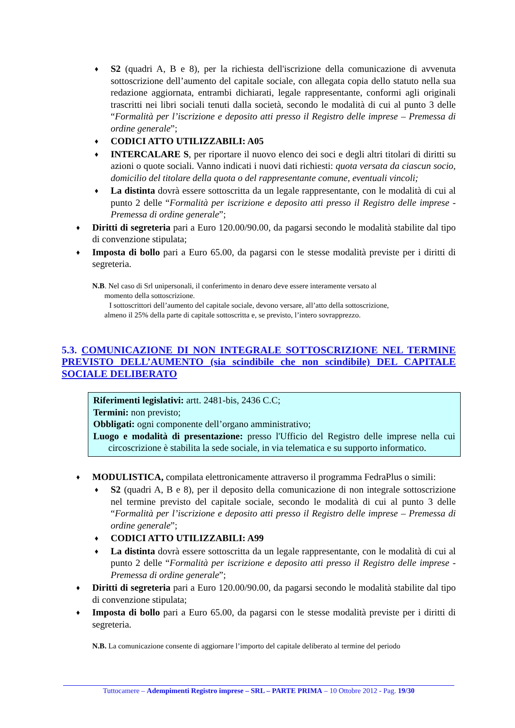♦
S2 (quadri A, B e 8), per la richiesta dell'iscrizione della comunicazione di avvenuta sottoscrizione dell’aumento del capitale sociale, con allegata copia dello statuto nella sua redazione aggiornata, entrambi dichiarati, legale rappresentante, conformi agli originali trascritti nei libri sociali tenuti dalla società, secondo le modalità di cui al punto 3 delle “Formalità per l’iscrizione e deposito atti presso il Registro delle imprese – Premessa di ordine generale”;
♦
CODICI ATTO UTILIZZABILI: A05
♦
INTERCALARE S, per riportare il nuovo elenco dei soci e degli altri titolari di diritti su azioni o quote sociali. Vanno indicati i nuovi dati richiesti: quota versata da ciascun socio, domicilio del titolare della quota o del rappresentante comune, eventuali vincoli;
♦
La distinta dovrà essere sottoscritta da un legale rappresentante, con le modalità di cui al punto 2 delle “Formalità per iscrizione e deposito atti presso il Registro delle imprese - Premessa di ordine generale”;
♦
Diritti di segreteria pari a Euro 120.00/90.00, da pagarsi secondo le modalità stabilite dal tipo di convenzione stipulata;
♦
Imposta di bollo pari a Euro 65.00, da pagarsi con le stesse modalità previste per i diritti di segreteria.
N.B. Nel caso di Srl unipersonali, il conferimento in denaro deve essere interamente versato al
momento della sottoscrizione.
I sottoscrittori dell’aumento del capitale sociale, devono versare, all’atto della sottoscrizione,
almeno il 25% della parte di capitale sottoscritta e, se previsto, l’intero sovrapprezzo.
5.3. COMUNICAZIONE DI NON INTEGRALE SOTTOSCRIZIONE NEL TERMINE PREVISTO DELL’AUMENTO (sia scindibile che non scindibile) DEL CAPITALE SOCIALE DELIBERATO
Riferimenti legislativi: artt. 2481-bis, 2436 C.C;
Termini: non previsto;
Obbligati: ogni componente dell’organo amministrativo;
Luogo e modalità di presentazione: presso l'Ufficio del Registro delle imprese nella cui circoscrizione è stabilita la sede sociale, in via telematica e su supporto informatico.
♦
MODULISTICA, compilata elettronicamente attraverso il programma FedraPlus o simili:
♦
S2 (quadri A, B e 8), per il deposito della comunicazione di non integrale sottoscrizione nel termine previsto del capitale sociale, secondo le modalità di cui al punto 3 delle “Formalità per l’iscrizione e deposito atti presso il Registro delle imprese – Premessa di ordine generale”;
♦
CODICI ATTO UTILIZZABILI: A99
♦
La distinta dovrà essere sottoscritta da un legale rappresentante, con le modalità di cui al punto 2 delle “Formalità per iscrizione e deposito atti presso il Registro delle imprese - Premessa di ordine generale”;
♦
Diritti di segreteria pari a Euro 120.00/90.00, da pagarsi secondo le modalità stabilite dal tipo di convenzione stipulata;
♦
Imposta di bollo pari a Euro 65.00, da pagarsi con le stesse modalità previste per i diritti di segreteria.
N.B. La comunicazione consente di aggiornare l’importo del capitale deliberato al termine del periodo
Tuttocamere – Adempimenti Registro imprese – SRL – PARTE PRIMA – 10 Ottobre 2012 - Pag. 19/30